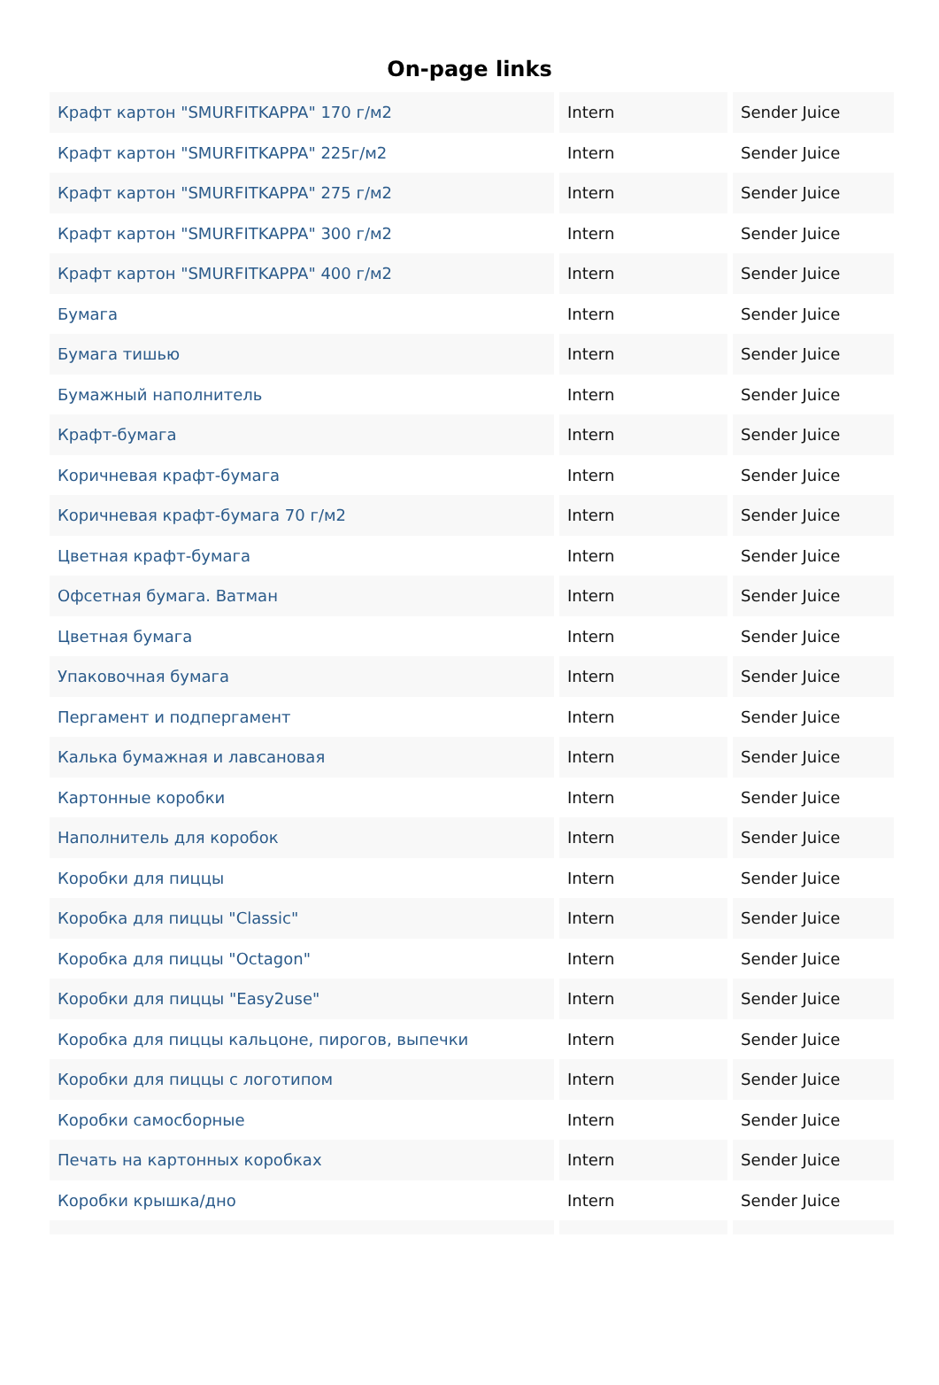On-page links
| Крафт картон "SMURFITKAPPA" 170 г/м2 | Intern | Sender Juice |
| Крафт картон "SMURFITKAPPA" 225г/м2 | Intern | Sender Juice |
| Крафт картон "SMURFITKAPPA" 275 г/м2 | Intern | Sender Juice |
| Крафт картон "SMURFITKAPPA" 300 г/м2 | Intern | Sender Juice |
| Крафт картон "SMURFITKAPPA" 400 г/м2 | Intern | Sender Juice |
| Бумага | Intern | Sender Juice |
| Бумага тишью | Intern | Sender Juice |
| Бумажный наполнитель | Intern | Sender Juice |
| Крафт-бумага | Intern | Sender Juice |
| Коричневая крафт-бумага | Intern | Sender Juice |
| Коричневая крафт-бумага 70 г/м2 | Intern | Sender Juice |
| Цветная крафт-бумага | Intern | Sender Juice |
| Офсетная бумага. Ватман | Intern | Sender Juice |
| Цветная бумага | Intern | Sender Juice |
| Упаковочная бумага | Intern | Sender Juice |
| Пергамент и подпергамент | Intern | Sender Juice |
| Калька бумажная и лавсановая | Intern | Sender Juice |
| Картонные коробки | Intern | Sender Juice |
| Наполнитель для коробок | Intern | Sender Juice |
| Коробки для пиццы | Intern | Sender Juice |
| Коробка для пиццы "Classic" | Intern | Sender Juice |
| Коробка для пиццы "Octagon" | Intern | Sender Juice |
| Коробки для пиццы "Easy2use" | Intern | Sender Juice |
| Коробка для пиццы кальцоне, пирогов, выпечки | Intern | Sender Juice |
| Коробки для пиццы с логотипом | Intern | Sender Juice |
| Коробки самосборные | Intern | Sender Juice |
| Печать на картонных коробках | Intern | Sender Juice |
| Коробки крышка/дно | Intern | Sender Juice |